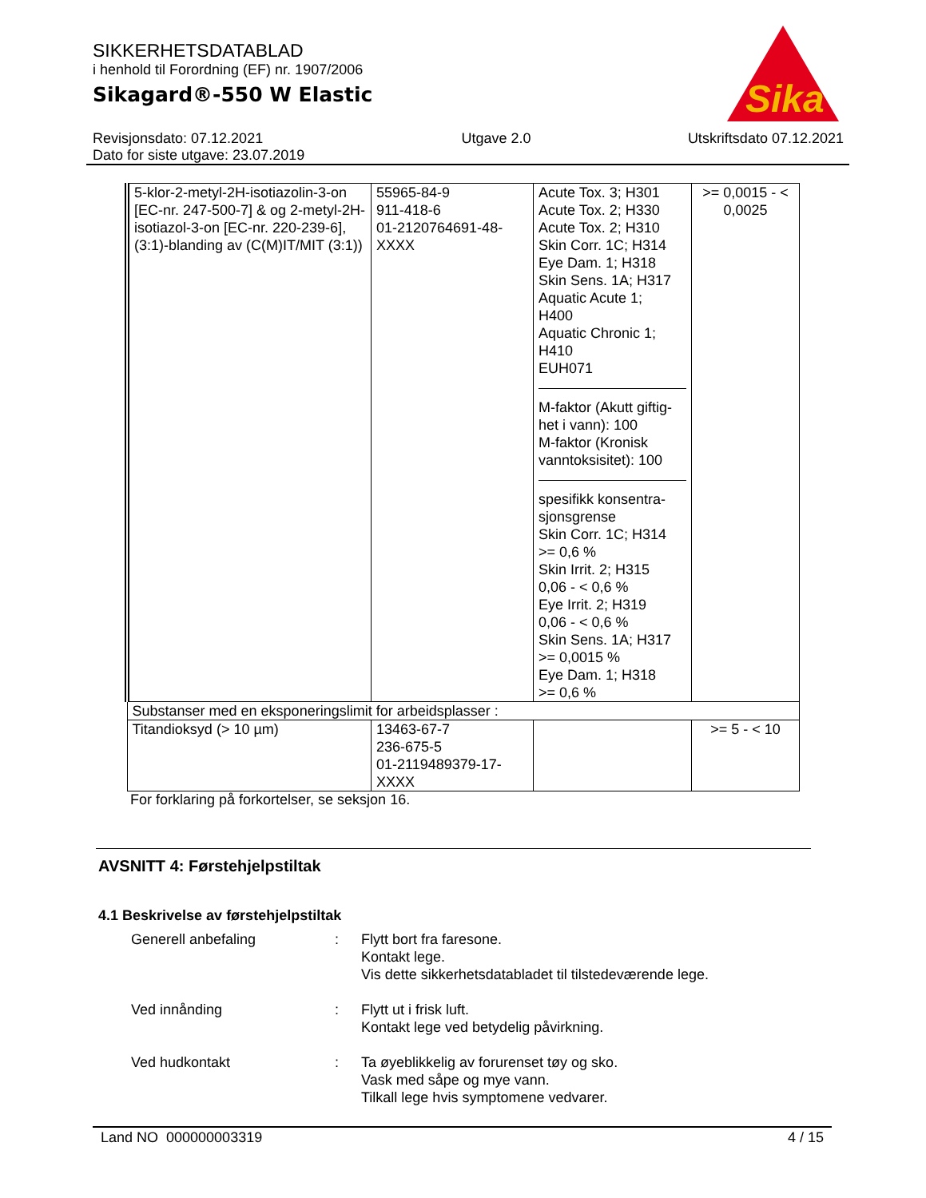SIKKERHETSDATABLAD
i henhold til Forordning (EF) nr. 1907/2006
Sikagard®-550 W Elastic
Sika
Revisjonsdato: 07.12.2021
Dato for siste utgave: 23.07.2019
Utgave 2.0 Utskriftsdato 07.12.2021
| 5-klor-2-metyl-2H-isotiazolin-3-on [EC-nr. 247-500-7] & og 2-metyl-2H-isotiazol-3-on [EC-nr. 220-239-6], (3:1)-blanding av (C(M)IT/MIT (3:1)) | 55965-84-9 911-418-6 01-2120764691-48-XXXX | Acute Tox. 3; H301 Acute Tox. 2; H330 Acute Tox. 2; H310 Skin Corr. 1C; H314 Eye Dam. 1; H318 Skin Sens. 1A; H317 Aquatic Acute 1; H400 Aquatic Chronic 1; H410 EUH071 M-faktor (Akutt giftig-het i vann): 100 M-faktor (Kronisk vanntoksisitet): 100 spesifikk konsentra-sjonsgrense Skin Corr. 1C; H314 >= 0,6 % Skin Irrit. 2; H315 0,06 - < 0,6 % Eye Irrit. 2; H319 0,06 - < 0,6 % Skin Sens. 1A; H317 >= 0,0015 % Eye Dam. 1; H318 >= 0,6 % | >= 0,0015 - < 0,0025 |
| Substanser med en eksponeringslimit for arbeidsplasser : | | | |
| Titandioksyd (> 10 µm) | 13463-67-7 236-675-5 01-2119489379-17-XXXX | | >= 5 - < 10 |
For forklaring på forkortelser, se seksjon 16.
AVSNITT 4: Førstehjelpstiltak
4.1 Beskrivelse av førstehjelpstiltak
Generell anbefaling : Flytt bort fra faresone.
Kontakt lege.
Vis dette sikkerhetsdatabladet til tilstedeværende lege.
Ved innånding : Flytt ut i frisk luft.
Kontakt lege ved betydelig påvirkning.
Ved hudkontakt : Ta øyeblikkelig av forurenset tøy og sko.
Vask med såpe og mye vann.
Tilkall lege hvis symptomene vedvarer.
Land NO 000000003319 4 / 15